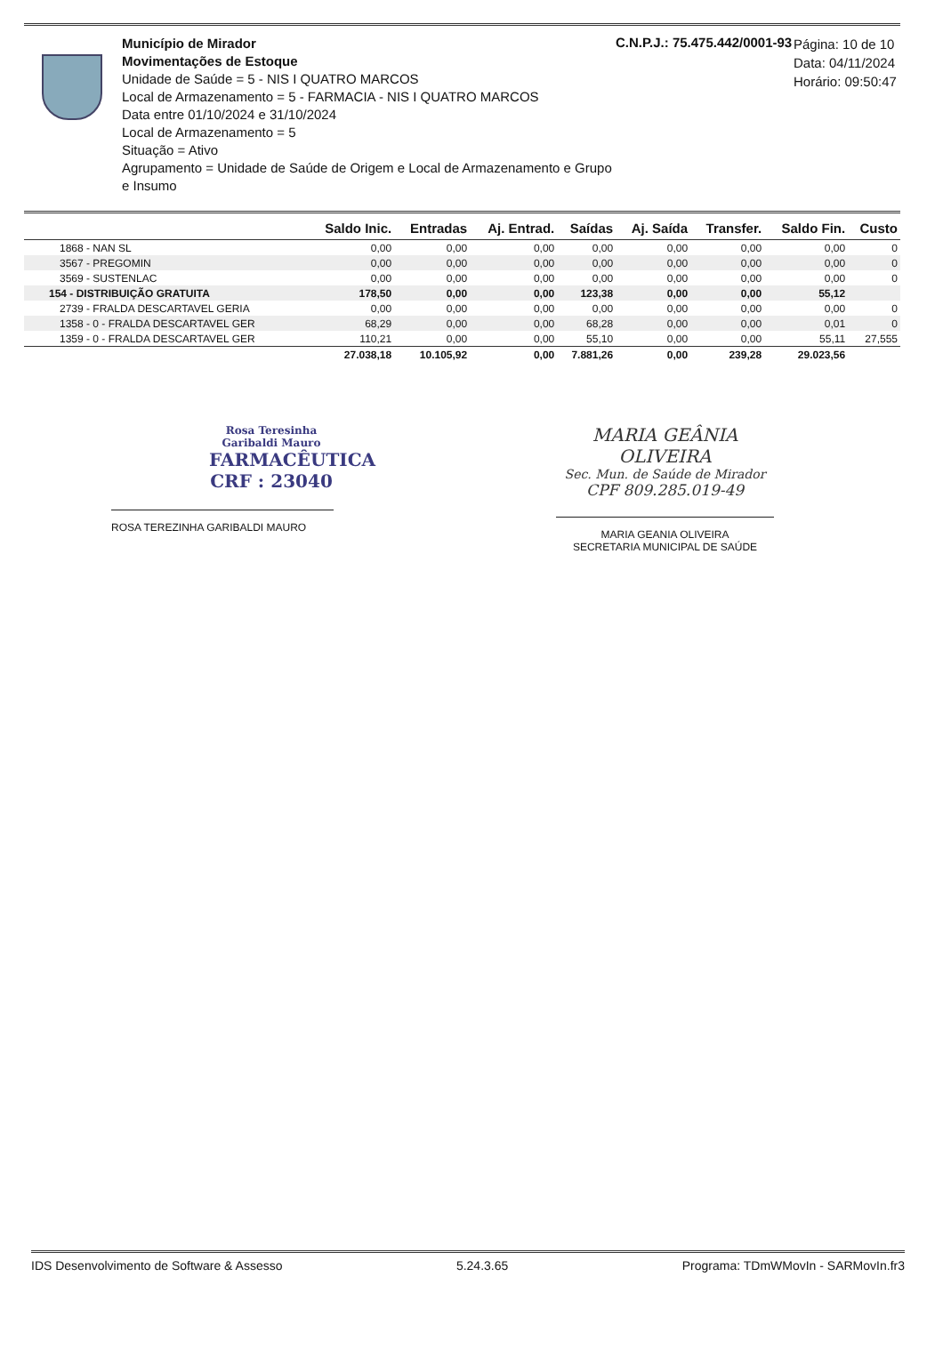Município de Mirador
Movimentações de Estoque
Unidade de Saúde = 5 - NIS I QUATRO MARCOS
Local de Armazenamento = 5 - FARMACIA - NIS I QUATRO MARCOS
Data entre 01/10/2024 e 31/10/2024
Local de Armazenamento = 5
Situação = Ativo
Agrupamento = Unidade de Saúde de Origem e Local de Armazenamento e Grupo e Insumo
C.N.P.J.: 75.475.442/0001-93
Página: 10 de 10
Data: 04/11/2024
Horário: 09:50:47
| | Saldo Inic. | Entradas | Aj. Entrad. | Saídas | Aj. Saída | Transfer. | Saldo Fin. | Custo |
| --- | --- | --- | --- | --- | --- | --- | --- | --- |
| 1868 - NAN SL | 0,00 | 0,00 | 0,00 | 0,00 | 0,00 | 0,00 | 0,00 | 0 |
| 3567 - PREGOMIN | 0,00 | 0,00 | 0,00 | 0,00 | 0,00 | 0,00 | 0,00 | 0 |
| 3569 - SUSTENLAC | 0,00 | 0,00 | 0,00 | 0,00 | 0,00 | 0,00 | 0,00 | 0 |
| 154 - DISTRIBUIÇÃO GRATUITA | 178,50 | 0,00 | 0,00 | 123,38 | 0,00 | 0,00 | 55,12 | |
| 2739 - FRALDA DESCARTAVEL GERIA | 0,00 | 0,00 | 0,00 | 0,00 | 0,00 | 0,00 | 0,00 | 0 |
| 1358 - 0 - FRALDA DESCARTAVEL GER | 68,29 | 0,00 | 0,00 | 68,28 | 0,00 | 0,00 | 0,01 | 0 |
| 1359 - 0 - FRALDA DESCARTAVEL GER | 110,21 | 0,00 | 0,00 | 55,10 | 0,00 | 0,00 | 55,11 | 27,555 |
| | 27.038,18 | 10.105,92 | 0,00 | 7.881,26 | 0,00 | 239,28 | 29.023,56 | |
Rosa Teresinha Garibaldi Mauro
FARMACÊUTICA
CRF : 23040
ROSA TEREZINHA GARIBALDI MAURO
MARIA GEÂNIA OLIVEIRA
Sec. Mun. de Saúde de Mirador
CPF 809.285.019-49
MARIA GEANIA OLIVEIRA
SECRETARIA MUNICIPAL DE SAÚDE
IDS Desenvolvimento de Software & Assesso 5.24.3.65 Programa: TDmWMovIn - SARMovIn.fr3